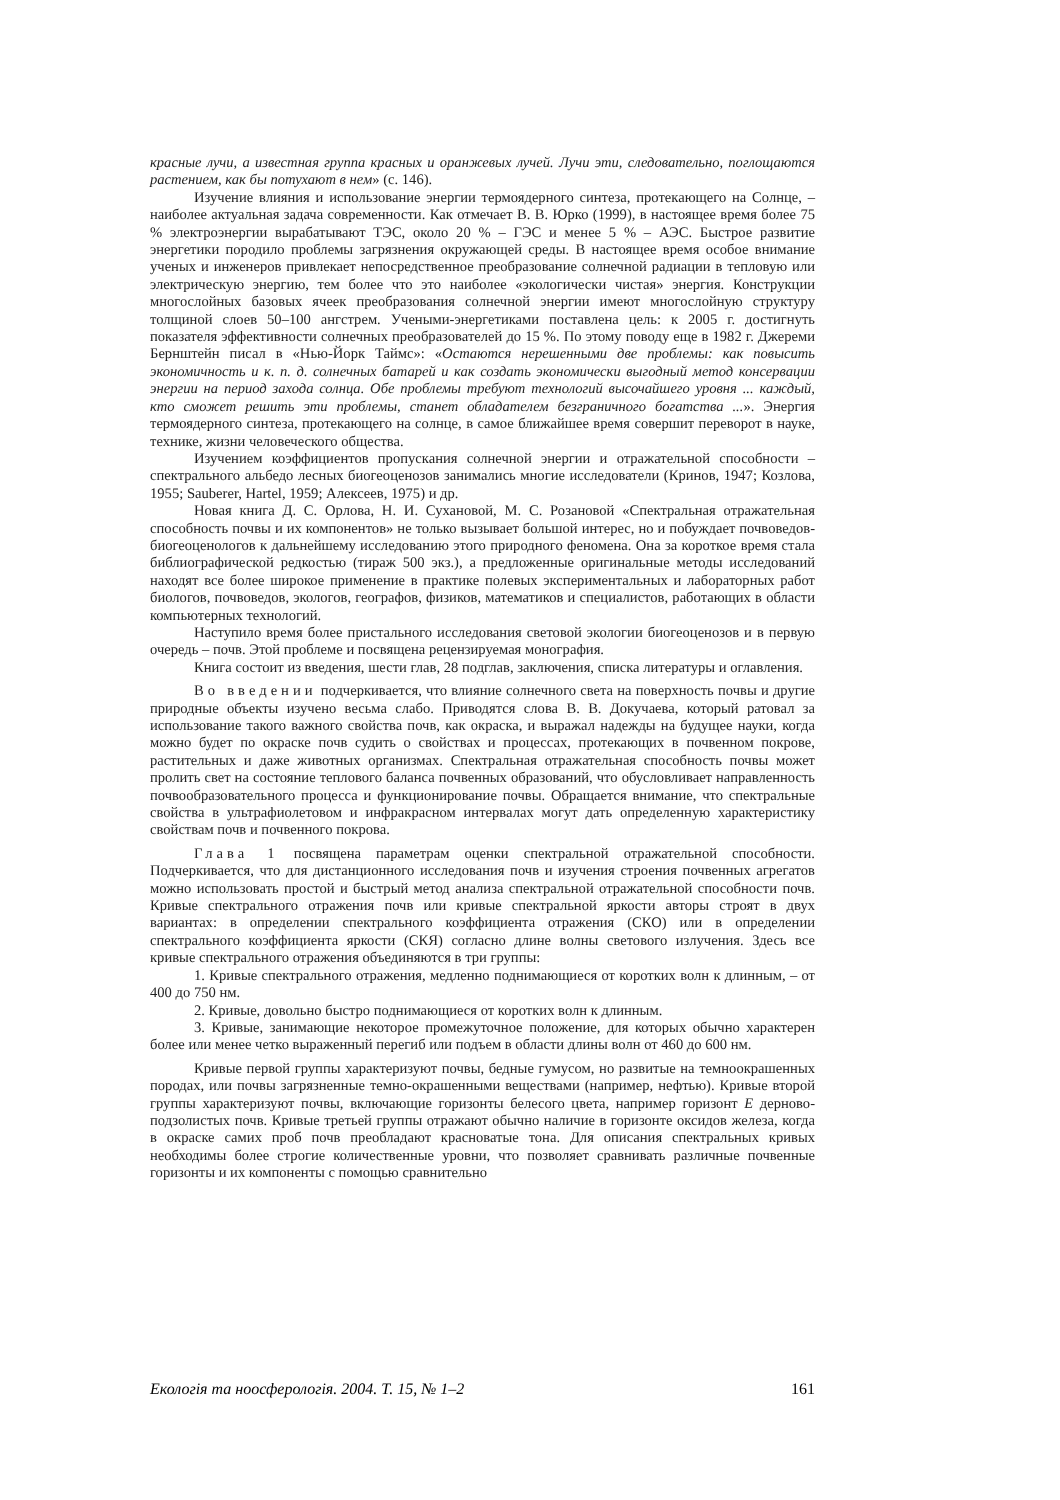красные лучи, а известная группа красных и оранжевых лучей. Лучи эти, следовательно, поглощаются растением, как бы потухают в нем» (с. 146).
Изучение влияния и использование энергии термоядерного синтеза, протекающего на Солнце, – наиболее актуальная задача современности. Как отмечает В. В. Юрко (1999), в настоящее время более 75 % электроэнергии вырабатывают ТЭС, около 20 % – ГЭС и менее 5 % – АЭС. Быстрое развитие энергетики породило проблемы загрязнения окружающей среды. В настоящее время особое внимание ученых и инженеров привлекает непосредственное преобразование солнечной радиации в тепловую или электрическую энергию, тем более что это наиболее «экологически чистая» энергия. Конструкции многослойных базовых ячеек преобразования солнечной энергии имеют многослойную структуру толщиной слоев 50–100 ангстрем. Учеными-энергетиками поставлена цель: к 2005 г. достигнуть показателя эффективности солнечных преобразователей до 15 %. По этому поводу еще в 1982 г. Джереми Бернштейн писал в «Нью-Йорк Таймс»: «Остаются нерешенными две проблемы: как повысить экономичность и к. п. д. солнечных батарей и как создать экономически выгодный метод консервации энергии на период захода солнца. Обе проблемы требуют технологий высочайшего уровня ... каждый, кто сможет решить эти проблемы, станет обладателем безграничного богатства ...». Энергия термоядерного синтеза, протекающего на солнце, в самое ближайшее время совершит переворот в науке, технике, жизни человеческого общества.
Изучением коэффициентов пропускания солнечной энергии и отражательной способности – спектрального альбедо лесных биогеоценозов занимались многие исследователи (Кринов, 1947; Козлова, 1955; Sauberer, Hartel, 1959; Алексеев, 1975) и др.
Новая книга Д. С. Орлова, Н. И. Сухановой, М. С. Розановой «Спектральная отражательная способность почвы и их компонентов» не только вызывает большой интерес, но и побуждает почвоведов-биогеоценологов к дальнейшему исследованию этого природного феномена. Она за короткое время стала библиографической редкостью (тираж 500 экз.), а предложенные оригинальные методы исследований находят все более широкое применение в практике полевых экспериментальных и лабораторных работ биологов, почвоведов, экологов, географов, физиков, математиков и специалистов, работающих в области компьютерных технологий.
Наступило время более пристального исследования световой экологии биогеоценозов и в первую очередь – почв. Этой проблеме и посвящена рецензируемая монография.
Книга состоит из введения, шести глав, 28 подглав, заключения, списка литературы и оглавления.
Во введении подчеркивается, что влияние солнечного света на поверхность почвы и другие природные объекты изучено весьма слабо. Приводятся слова В. В. Докучаева, который ратовал за использование такого важного свойства почв, как окраска, и выражал надежды на будущее науки, когда можно будет по окраске почв судить о свойствах и процессах, протекающих в почвенном покрове, растительных и даже животных организмах. Спектральная отражательная способность почвы может пролить свет на состояние теплового баланса почвенных образований, что обусловливает направленность почвообразовательного процесса и функционирование почвы. Обращается внимание, что спектральные свойства в ультрафиолетовом и инфракрасном интервалах могут дать определенную характеристику свойствам почв и почвенного покрова.
Глава 1 посвящена параметрам оценки спектральной отражательной способности. Подчеркивается, что для дистанционного исследования почв и изучения строения почвенных агрегатов можно использовать простой и быстрый метод анализа спектральной отражательной способности почв. Кривые спектрального отражения почв или кривые спектральной яркости авторы строят в двух вариантах: в определении спектрального коэффициента отражения (СКО) или в определении спектрального коэффициента яркости (СКЯ) согласно длине волны светового излучения. Здесь все кривые спектрального отражения объединяются в три группы:
1. Кривые спектрального отражения, медленно поднимающиеся от коротких волн к длинным, – от 400 до 750 нм.
2. Кривые, довольно быстро поднимающиеся от коротких волн к длинным.
3. Кривые, занимающие некоторое промежуточное положение, для которых обычно характерен более или менее четко выраженный перегиб или подъем в области длины волн от 460 до 600 нм.
Кривые первой группы характеризуют почвы, бедные гумусом, но развитые на темноокрашенных породах, или почвы загрязненные темно-окрашенными веществами (например, нефтью). Кривые второй группы характеризуют почвы, включающие горизонты белесого цвета, например горизонт E дерново-подзолистых почв. Кривые третьей группы отражают обычно наличие в горизонте оксидов железа, когда в окраске самих проб почв преобладают красноватые тона. Для описания спектральных кривых необходимы более строгие количественные уровни, что позволяет сравнивать различные почвенные горизонты и их компоненты с помощью сравнительно
Екологія та ноосферологія. 2004. Т. 15, № 1–2 161